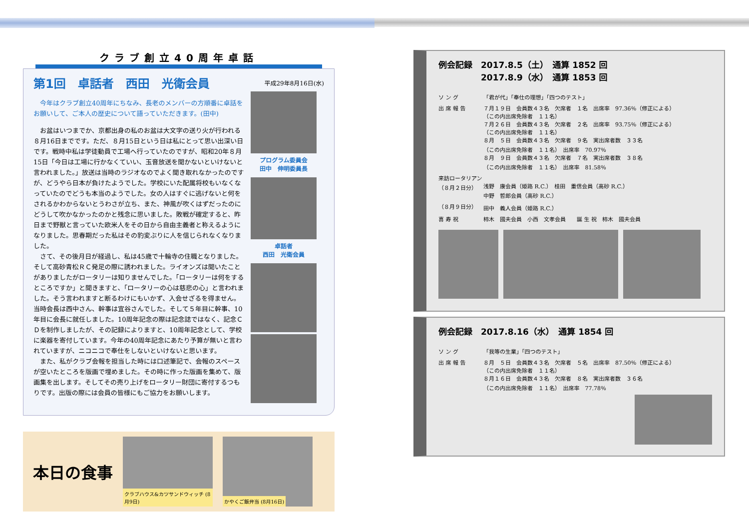クラブ創立40周年卓話
第1回　卓話者　西田　光衛会員 平成29年8月16日(水)
　今年はクラブ創立40周年にちなみ、長老のメンバーの方順番に卓話をお願いして、ご本人の歴史について語っていただきます。(田中)
　お盆はいつまでか、京都出身の私のお盆は大文字の送り火が行われる８月16日までです。ただ、８月15日という日は私にとって思い出深い日です。戦時中私は学徒動員で工場へ行っていたのですが、昭和20年８月15日「今日は工場に行かなくていい、玉音放送を聞かないといけないと言われました。」放送は当時のラジオなのでよく聞き取れなかったのですが、どうやら日本が負けたようでした。学校にいた配属将校もいなくなっていたのでどうも本当のようでした。女の人はすぐに逃げないと何をされるかわからないとうわさが立ち、また、神風が吹くはずだったのにどうして吹かなかったのかと残念に思いました。敗戦が確定すると、昨日まで野獣と言っていた欧米人をその日から自由主義者と称えるようになりました。思春期だった私はその豹変ぶりに人を信じられなくなりました。
　さて、その後月日が経過し、私は45歳で十輪寺の住職となりました。そして高砂青松ＲＣ発足の際に誘われました。ライオンズは聞いたことがありましたがロータリーは知りませんでした。「ロータリーは何をするところですか」と聞きますと、「ロータリーの心は慈悲の心」と言われました。そう言われますと断るわけにもいかず、入会せざるを得ません。当時会長は西中さん、幹事は宜谷さんでした。そして５年目に幹事、10年目に会長に就任しました。10周年記念の際は記念誌ではなく、記念ＣＤを制作しましたが、その記録によりますと、10周年記念として、学校に楽器を寄付しています。今年の40周年記念にあたり予算が無いと言われていますが、ニコニコで奉仕をしないといけないと思います。
　また、私がクラブ会報を担当した時には口述筆記で、会報のスペースが空いたところを版画で埋めました。その時に作った版画を集めて、版画集を出します。そしてその売り上げをロータリー財団に寄付するつもりです。出版の際には会員の皆様にもご協力をお願いします。
プログラム委員会
田中　伸明委員長
卓話者
西田　光衛会員
本日の食事
クラブハウス&カツサンドウィッチ (8月9日)
かやくご飯弁当 (8月16日)
例会記録　2017.8.5（土）　通算 1852 回
　　　　　2017.8.9（水）　通算 1853 回
ソ ン グ 「君が代」「奉仕の理想」「四つのテスト」
出 席 報 告 ７月１９日　会員数４３名　欠席者　１名　出席率　97.36％（修正による）
（この内出席免除者　１１名）
７月２６日　会員数４３名　欠席者　２名　出席率　93.75％（修正による）
（この内出席免除者　１１名）
８月　５日　会員数４３名　欠席者　９名　実出席者数　３３名
（この内出席免除者　１１名）　出席率　70.97％
８月　９日　会員数４３名　欠席者　７名　実出席者数　３８名
（この内出席免除者　１１名）　出席率　81.58％
来訪ロータリアン
（８月２日分）
浅野　康会員（姫路 R.C.）　桂田　重信会員（高砂 R.C.）
中野　哲郎会員（高砂 R.C.）
（８月９日分） 田中　義人会員（姫路 R.C.）
喜 寿 祝 柿木　國夫会員　小西　文孝会員　　誕 生 祝　柿木　國夫会員
例会記録　2017.8.16（水）　通算 1854 回
ソ ン グ 「我等の生業」「四つのテスト」
出 席 報 告 ８月　５日　会員数４３名　欠席者　５名　出席率　87.50％（修正による）
（この内出席免除者　１１名）
８月１６日　会員数４３名　欠席者　８名　実出席者数　３６名
（この内出席免除者　１１名）　出席率　77.78％